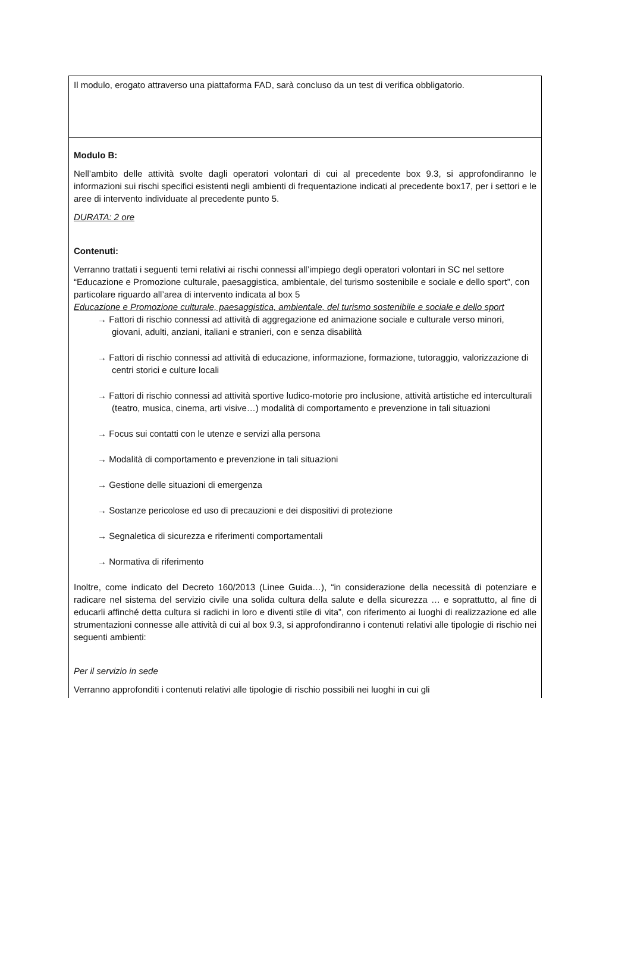| Il modulo, erogato attraverso una piattaforma FAD, sarà concluso da un test di verifica obbligatorio. |
| Modulo B: Nell’ambito delle attività svolte dagli operatori volontari di cui al precedente box 9.3, si approfondiranno le informazioni sui rischi specifici esistenti negli ambienti di frequentazione indicati al precedente box17, per i settori e le aree di intervento individuate al precedente punto 5. DURATA: 2 ore Contenuti: Verranno trattati i seguenti temi relativi ai rischi connessi all’impiego degli operatori volontari in SC nel settore “Educazione e Promozione culturale, paesaggistica, ambientale, del turismo sostenibile e sociale e dello sport”, con particolare riguardo all’area di intervento indicata al box 5 Educazione e Promozione culturale, paesaggistica, ambientale, del turismo sostenibile e sociale e dello sport → Fattori di rischio connessi ad attività di aggregazione ed animazione sociale e culturale verso minori, giovani, adulti, anziani, italiani e stranieri, con e senza disabilità → Fattori di rischio connessi ad attività di educazione, informazione, formazione, tutoraggio, valorizzazione di centri storici e culture locali → Fattori di rischio connessi ad attività sportive ludico-motorie pro inclusione, attività artistiche ed interculturali (teatro, musica, cinema, arti visive…) modalità di comportamento e prevenzione in tali situazioni → Focus sui contatti con le utenze e servizi alla persona → Modalità di comportamento e prevenzione in tali situazioni → Gestione delle situazioni di emergenza → Sostanze pericolose ed uso di precauzioni e dei dispositivi di protezione → Segnaletica di sicurezza e riferimenti comportamentali → Normativa di riferimento Inoltre, come indicato del Decreto 160/2013 (Linee Guida…), “in considerazione della necessità di potenziare e radicare nel sistema del servizio civile una solida cultura della salute e della sicurezza … e soprattutto, al fine di educarli affinché detta cultura si radichi in loro e diventi stile di vita”, con riferimento ai luoghi di realizzazione ed alle strumentazioni connesse alle attività di cui al box 9.3, si approfondiranno i contenuti relativi alle tipologie di rischio nei seguenti ambienti: Per il servizio in sede Verranno approfonditi i contenuti relativi alle tipologie di rischio possibili nei luoghi in cui gli |